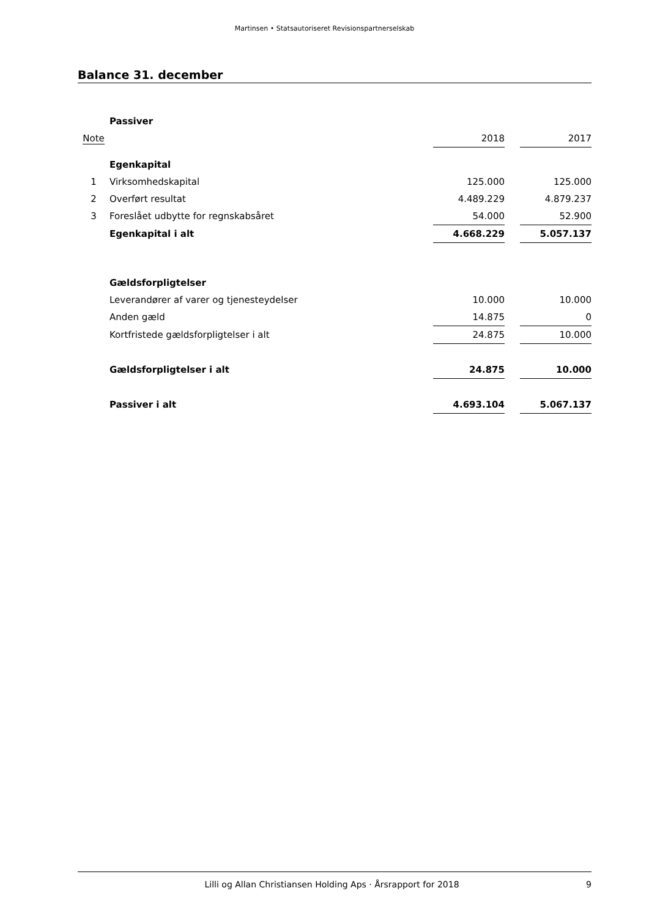Martinsen • Statsautoriseret Revisionspartnerselskab
Balance 31. december
| | Passiver | | | |
| Note | | 2018 | | 2017 |
| | Egenkapital | | | |
| 1 | Virksomhedskapital | 125.000 | | 125.000 |
| 2 | Overført resultat | 4.489.229 | | 4.879.237 |
| 3 | Foreslået udbytte for regnskabsåret | 54.000 | | 52.900 |
| | Egenkapital i alt | 4.668.229 | | 5.057.137 |
| | Gældsforpligtelser | | | |
| | Leverandører af varer og tjenesteydelser | 10.000 | | 10.000 |
| | Anden gæld | 14.875 | | 0 |
| | Kortfristede gældsforpligtelser i alt | 24.875 | | 10.000 |
| | Gældsforpligtelser i alt | 24.875 | | 10.000 |
| | Passiver i alt | 4.693.104 | | 5.067.137 |
Lilli og Allan Christiansen Holding Aps · Årsrapport for 2018 9